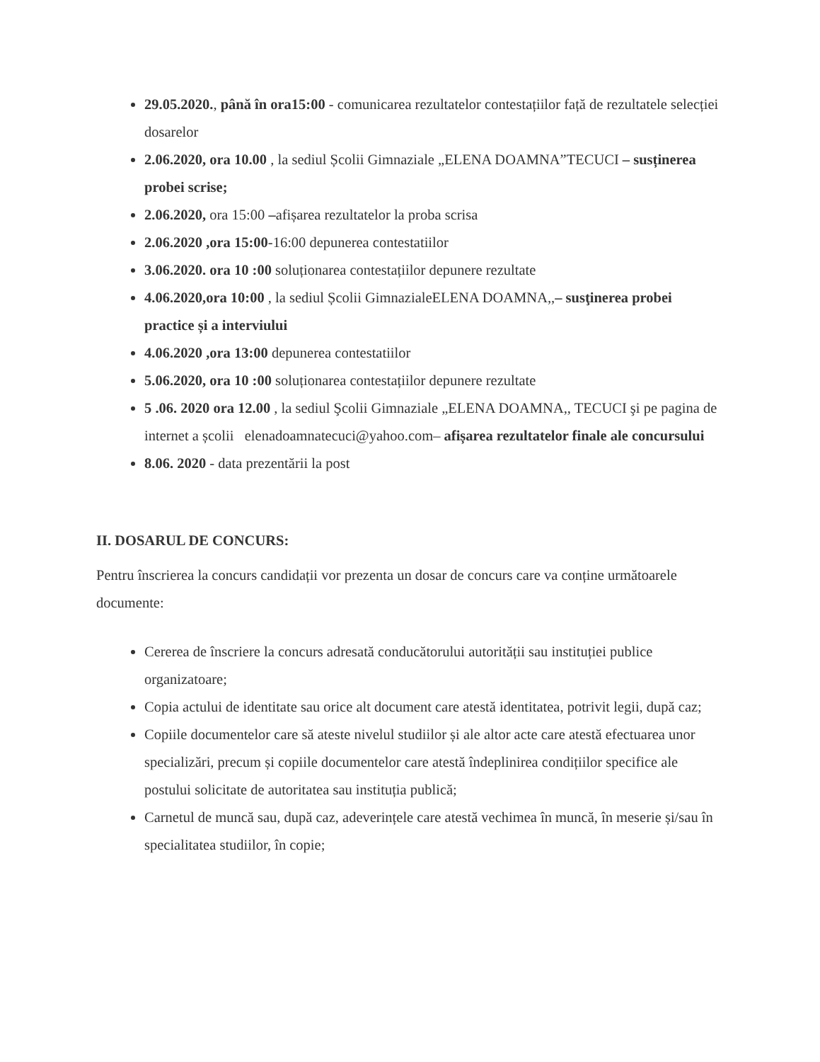29.05.2020., până în ora15:00 - comunicarea rezultatelor contestațiilor față de rezultatele selecției dosarelor
2.06.2020, ora 10.00 , la sediul Școlii Gimnaziale „ELENA DOAMNA”TECUCI – susținerea probei scrise;
2.06.2020, ora 15:00 –afișarea rezultatelor la proba scrisa
2.06.2020 ,ora 15:00-16:00 depunerea contestatiilor
3.06.2020. ora 10 :00 soluționarea contestațiilor depunere rezultate
4.06.2020,ora 10:00 , la sediul Școlii GimnazialeELENA DOAMNA,,– susţinerea probei practice și a interviului
4.06.2020 ,ora 13:00 depunerea contestatiilor
5.06.2020, ora 10 :00 soluționarea contestațiilor depunere rezultate
5 .06. 2020 ora 12.00 , la sediul Şcolii Gimnaziale „ELENA DOAMNA,, TECUCI şi pe pagina de internet a școlii elenadoamnatecuci@yahoo.com– afișarea rezultatelor finale ale concursului
8.06. 2020 - data prezentării la post
II. DOSARUL DE CONCURS:
Pentru înscrierea la concurs candidații vor prezenta un dosar de concurs care va conține următoarele documente:
Cererea de înscriere la concurs adresată conducătorului autorității sau instituției publice organizatoare;
Copia actului de identitate sau orice alt document care atestă identitatea, potrivit legii, după caz;
Copiile documentelor care să ateste nivelul studiilor și ale altor acte care atestă efectuarea unor specializări, precum și copiile documentelor care atestă îndeplinirea condițiilor specifice ale postului solicitate de autoritatea sau instituția publică;
Carnetul de muncă sau, după caz, adeverințele care atestă vechimea în muncă, în meserie și/sau în specialitatea studiilor, în copie;